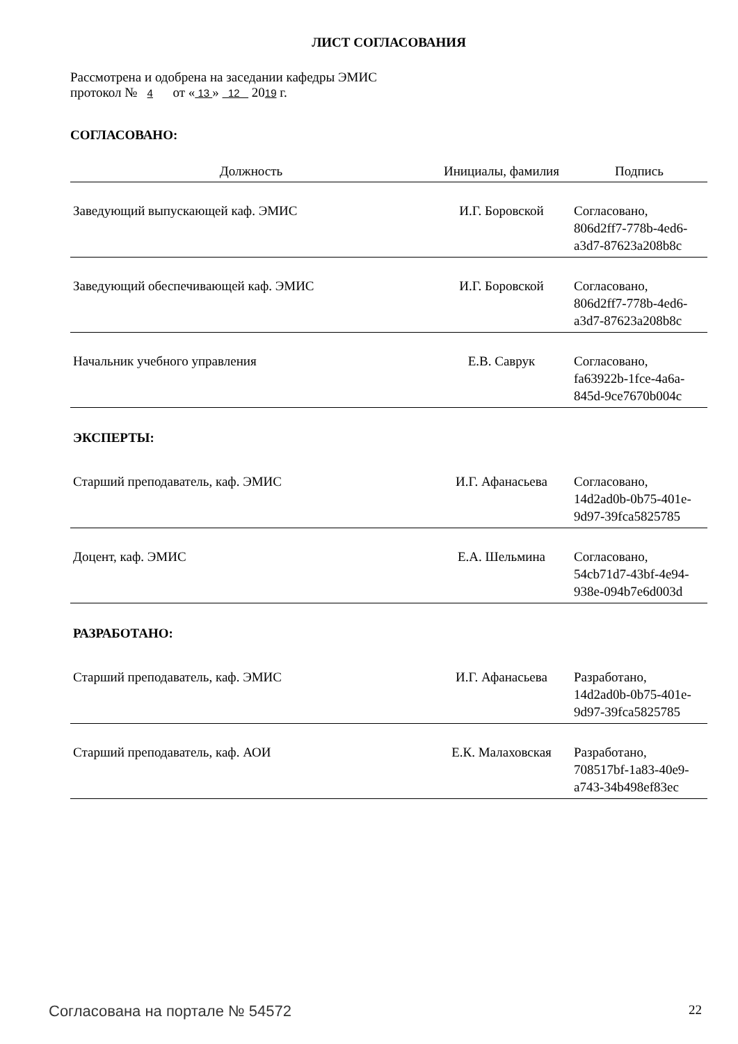ЛИСТ СОГЛАСОВАНИЯ
Рассмотрена и одобрена на заседании кафедры ЭМИС
протокол № 4 от « 13 » 12 2019 г.
СОГЛАСОВАНО:
| Должность | Инициалы, фамилия | Подпись |
| --- | --- | --- |
| Заведующий выпускающей каф. ЭМИС | И.Г. Боровской | Согласовано, 806d2ff7-778b-4ed6- a3d7-87623a208b8c |
| Заведующий обеспечивающей каф. ЭМИС | И.Г. Боровской | Согласовано, 806d2ff7-778b-4ed6- a3d7-87623a208b8c |
| Начальник учебного управления | Е.В. Саврук | Согласовано, fa63922b-1fce-4a6a- 845d-9ce7670b004c |
| ЭКСПЕРТЫ: | | |
| Старший преподаватель, каф. ЭМИС | И.Г. Афанасьева | Согласовано, 14d2ad0b-0b75-401e- 9d97-39fca5825785 |
| Доцент, каф. ЭМИС | Е.А. Шельмина | Согласовано, 54cb71d7-43bf-4e94- 938e-094b7e6d003d |
| РАЗРАБОТАНО: | | |
| Старший преподаватель, каф. ЭМИС | И.Г. Афанасьева | Разработано, 14d2ad0b-0b75-401e- 9d97-39fca5825785 |
| Старший преподаватель, каф. АОИ | Е.К. Малаховская | Разработано, 708517bf-1a83-40e9- a743-34b498ef83ec |
Согласована на портале № 54572 22